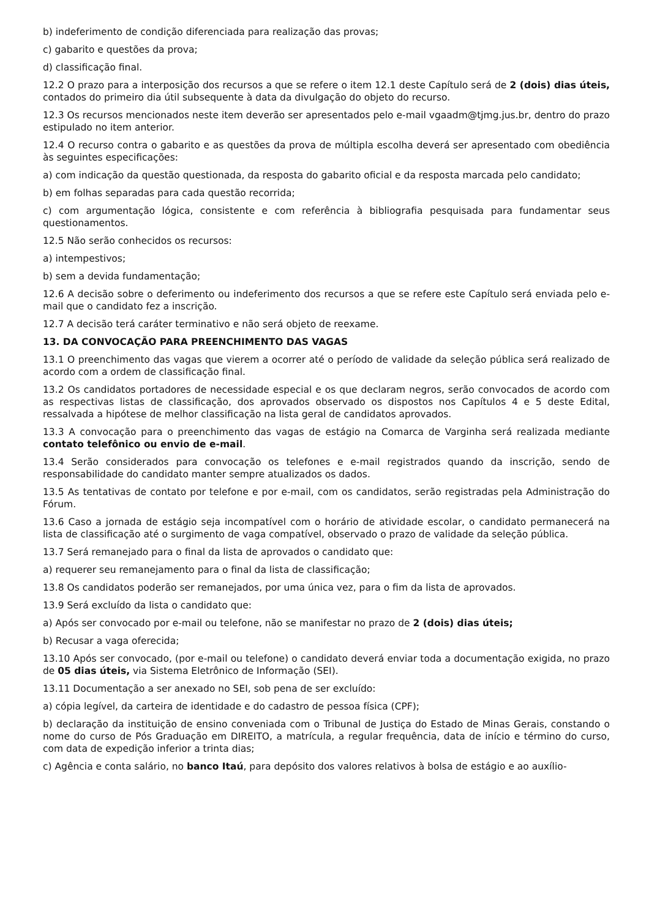b) indeferimento de condição diferenciada para realização das provas;
c) gabarito e questões da prova;
d) classificação final.
12.2 O prazo para a interposição dos recursos a que se refere o item 12.1 deste Capítulo será de 2 (dois) dias úteis, contados do primeiro dia útil subsequente à data da divulgação do objeto do recurso.
12.3 Os recursos mencionados neste item deverão ser apresentados pelo e-mail vgaadm@tjmg.jus.br, dentro do prazo estipulado no item anterior.
12.4 O recurso contra o gabarito e as questões da prova de múltipla escolha deverá ser apresentado com obediência às seguintes especificações:
a) com indicação da questão questionada, da resposta do gabarito oficial e da resposta marcada pelo candidato;
b) em folhas separadas para cada questão recorrida;
c) com argumentação lógica, consistente e com referência à bibliografia pesquisada para fundamentar seus questionamentos.
12.5 Não serão conhecidos os recursos:
a) intempestivos;
b) sem a devida fundamentação;
12.6 A decisão sobre o deferimento ou indeferimento dos recursos a que se refere este Capítulo será enviada pelo e-mail que o candidato fez a inscrição.
12.7 A decisão terá caráter terminativo e não será objeto de reexame.
13. DA CONVOCAÇÃO PARA PREENCHIMENTO DAS VAGAS
13.1 O preenchimento das vagas que vierem a ocorrer até o período de validade da seleção pública será realizado de acordo com a ordem de classificação final.
13.2 Os candidatos portadores de necessidade especial e os que declaram negros, serão convocados de acordo com as respectivas listas de classificação, dos aprovados observado os dispostos nos Capítulos 4 e 5 deste Edital, ressalvada a hipótese de melhor classificação na lista geral de candidatos aprovados.
13.3 A convocação para o preenchimento das vagas de estágio na Comarca de Varginha será realizada mediante contato telefônico ou envio de e-mail.
13.4 Serão considerados para convocação os telefones e e-mail registrados quando da inscrição, sendo de responsabilidade do candidato manter sempre atualizados os dados.
13.5 As tentativas de contato por telefone e por e-mail, com os candidatos, serão registradas pela Administração do Fórum.
13.6 Caso a jornada de estágio seja incompatível com o horário de atividade escolar, o candidato permanecerá na lista de classificação até o surgimento de vaga compatível, observado o prazo de validade da seleção pública.
13.7 Será remanejado para o final da lista de aprovados o candidato que:
a) requerer seu remanejamento para o final da lista de classificação;
13.8 Os candidatos poderão ser remanejados, por uma única vez, para o fim da lista de aprovados.
13.9 Será excluído da lista o candidato que:
a) Após ser convocado por e-mail ou telefone, não se manifestar no prazo de 2 (dois) dias úteis;
b) Recusar a vaga oferecida;
13.10 Após ser convocado, (por e-mail ou telefone) o candidato deverá enviar toda a documentação exigida, no prazo de 05 dias úteis, via Sistema Eletrônico de Informação (SEI).
13.11 Documentação a ser anexado no SEI, sob pena de ser excluído:
a) cópia legível, da carteira de identidade e do cadastro de pessoa física (CPF);
b) declaração da instituição de ensino conveniada com o Tribunal de Justiça do Estado de Minas Gerais, constando o nome do curso de Pós Graduação em DIREITO, a matrícula, a regular frequência, data de início e término do curso, com data de expedição inferior a trinta dias;
c) Agência e conta salário, no banco Itaú, para depósito dos valores relativos à bolsa de estágio e ao auxílio-